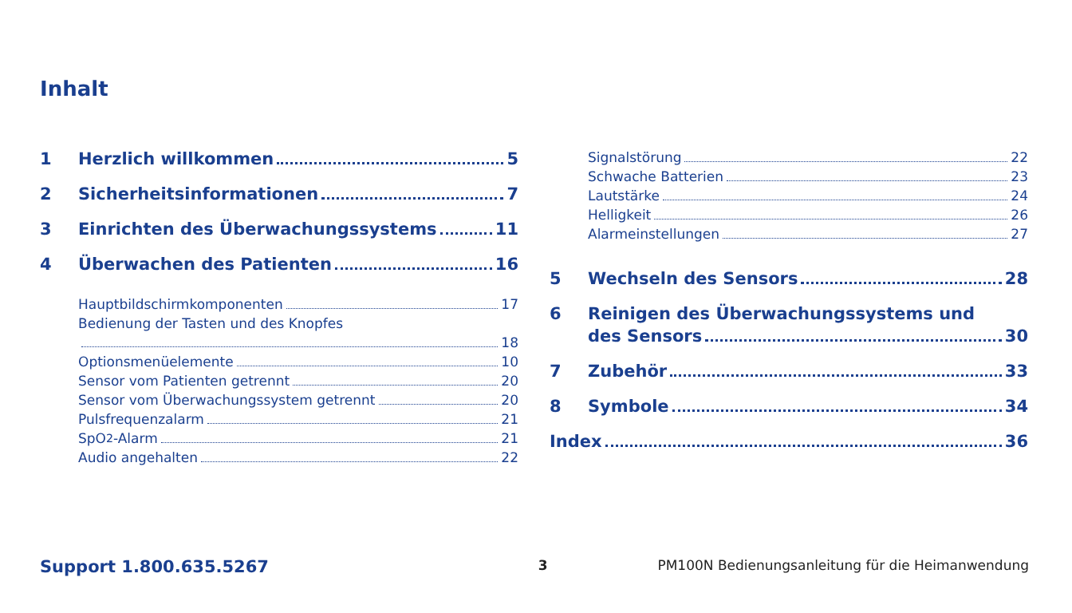Inhalt
1 Herzlich willkommen 5
2 Sicherheitsinformationen 7
3 Einrichten des Überwachungssystems 11
4 Überwachen des Patienten 16
Hauptbildschirmkomponenten 17
Bedienung der Tasten und des Knopfes
18
Optionsmenüelemente 10
Sensor vom Patienten getrennt 20
Sensor vom Überwachungssystem getrennt 20
Pulsfrequenzalarm 21
SpO<sub>2</sub>-Alarm 21
Audio angehalten 22
Signalstörung 22
Schwache Batterien 23
Lautstärke 24
Helligkeit 26
Alarmeinstellungen 27
5 Wechseln des Sensors 28
6 Reinigen des Überwachungssystems und
des Sensors 30
7 Zubehör 33
8 Symbole 34
Index 36
Support 1.800.635.5267 3 PM100N Bedienungsanleitung für die Heimanwendung